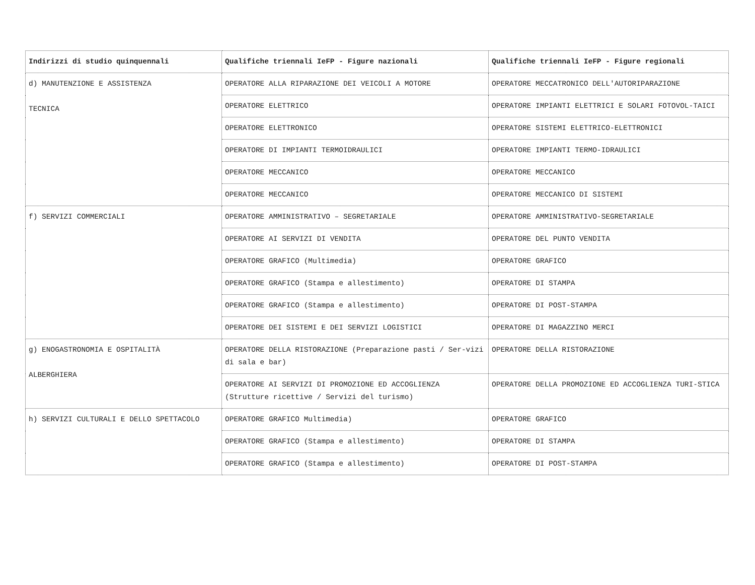| Indirizzi di studio quinquennali | Qualifiche triennali IeFP - Figure nazionali | Qualifiche triennali IeFP - Figure regionali |
| --- | --- | --- |
| d) MANUTENZIONE E ASSISTENZA TECNICA | OPERATORE ALLA RIPARAZIONE DEI VEICOLI A MOTORE | OPERATORE MECCATRONICO DELL'AUTORIPARAZIONE |
| | OPERATORE ELETTRICO | OPERATORE IMPIANTI ELETTRICI E SOLARI FOTOVOL-TAICI |
| | OPERATORE ELETTRONICO | OPERATORE SISTEMI ELETTRICO-ELETTRONICI |
| | OPERATORE DI IMPIANTI TERMOIDRAULICI | OPERATORE IMPIANTI TERMO-IDRAULICI |
| | OPERATORE MECCANICO | OPERATORE MECCANICO |
| | OPERATORE MECCANICO | OPERATORE MECCANICO DI SISTEMI |
| f) SERVIZI COMMERCIALI | OPERATORE AMMINISTRATIVO – SEGRETARIALE | OPERATORE AMMINISTRATIVO-SEGRETARIALE |
| | OPERATORE AI SERVIZI DI VENDITA | OPERATORE DEL PUNTO VENDITA |
| | OPERATORE GRAFICO (Multimedia) | OPERATORE GRAFICO |
| | OPERATORE GRAFICO (Stampa e allestimento) | OPERATORE DI STAMPA |
| | OPERATORE GRAFICO (Stampa e allestimento) | OPERATORE DI POST-STAMPA |
| | OPERATORE DEI SISTEMI E DEI SERVIZI LOGISTICI | OPERATORE DI MAGAZZINO MERCI |
| g) ENOGASTRONOMIA E OSPITALITÀ ALBERGHIERA | OPERATORE DELLA RISTORAZIONE (Preparazione pasti / Ser-vizi di sala e bar) | OPERATORE DELLA RISTORAZIONE |
| | OPERATORE AI SERVIZI DI PROMOZIONE ED ACCOGLIENZA (Strutture ricettive / Servizi del turismo) | OPERATORE DELLA PROMOZIONE ED ACCOGLIENZA TURI-STICA |
| h) SERVIZI CULTURALI E DELLO SPETTACOLO | OPERATORE GRAFICO Multimedia) | OPERATORE GRAFICO |
| | OPERATORE GRAFICO (Stampa e allestimento) | OPERATORE DI STAMPA |
| | OPERATORE GRAFICO (Stampa e allestimento) | OPERATORE DI POST-STAMPA |